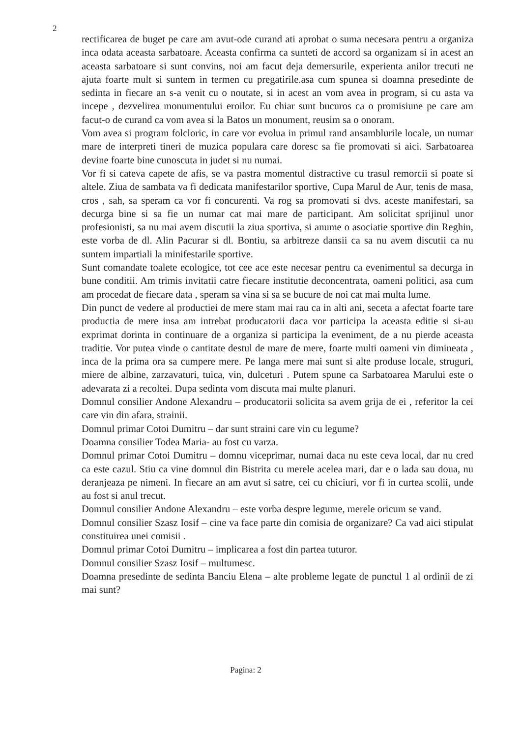2
rectificarea de buget pe care am avut-ode curand ati aprobat o suma necesara pentru a organiza inca odata aceasta sarbatoare. Aceasta confirma ca sunteti de accord sa organizam si in acest an aceasta sarbatoare si sunt convins, noi am facut deja demersurile, experienta anilor trecuti ne ajuta foarte mult si suntem in termen cu pregatirile.asa cum spunea si doamna presedinte de sedinta in fiecare an s-a venit cu o noutate, si in acest an vom avea in program, si cu asta va incepe , dezvelirea monumentului eroilor. Eu chiar sunt bucuros ca o promisiune pe care am facut-o de curand ca vom avea si la Batos un monument, reusim sa o onoram.
Vom avea si program folcloric, in care vor evolua in primul rand ansamblurile locale, un numar mare de interpreti tineri de muzica populara care doresc sa fie promovati si aici. Sarbatoarea devine foarte bine cunoscuta in judet si nu numai.
Vor fi si cateva capete de afis, se va pastra momentul distractive cu trasul remorcii si poate si altele. Ziua de sambata va fi dedicata manifestarilor sportive, Cupa Marul de Aur, tenis de masa, cros , sah, sa speram ca vor fi concurenti. Va rog sa promovati si dvs. aceste manifestari, sa decurga bine si sa fie un numar cat mai mare de participant. Am solicitat sprijinul unor profesionisti, sa nu mai avem discutii la ziua sportiva, si anume o asociatie sportive din Reghin, este vorba de dl. Alin Pacurar si dl. Bontiu, sa arbitreze dansii ca sa nu avem discutii ca nu suntem impartiali la minifestarile sportive.
Sunt comandate toalete ecologice, tot cee ace este necesar pentru ca evenimentul sa decurga in bune conditii. Am trimis invitatii catre fiecare institutie deconcentrata, oameni politici, asa cum am procedat de fiecare data , speram sa vina si sa se bucure de noi cat mai multa lume.
Din punct de vedere al productiei de mere stam mai rau ca in alti ani, seceta a afectat foarte tare productia de mere insa am intrebat producatorii daca vor participa la aceasta editie si si-au exprimat dorinta in continuare de a organiza si participa la eveniment, de a nu pierde aceasta traditie. Vor putea vinde o cantitate destul de mare de mere, foarte multi oameni vin dimineata , inca de la prima ora sa cumpere mere. Pe langa mere mai sunt si alte produse locale, struguri, miere de albine, zarzavaturi, tuica, vin, dulceturi . Putem spune ca Sarbatoarea Marului este o adevarata zi a recoltei. Dupa sedinta vom discuta mai multe planuri.
Domnul consilier Andone Alexandru – producatorii solicita sa avem grija de ei , referitor la cei care vin din afara, strainii.
Domnul primar Cotoi Dumitru – dar sunt straini care vin cu legume?
Doamna consilier Todea Maria- au fost cu varza.
Domnul primar Cotoi Dumitru – domnu viceprimar, numai daca nu este ceva local, dar nu cred ca este cazul. Stiu ca vine domnul din Bistrita cu merele acelea mari, dar e o lada sau doua, nu deranjeaza pe nimeni. In fiecare an am avut si satre, cei cu chiciuri, vor fi in curtea scolii, unde au fost si anul trecut.
Domnul consilier Andone Alexandru – este vorba despre legume, merele oricum se vand.
Domnul consilier Szasz Iosif – cine va face parte din comisia de organizare? Ca vad aici stipulat constituirea unei comisii .
Domnul primar Cotoi Dumitru – implicarea a fost din partea tuturor.
Domnul consilier Szasz Iosif – multumesc.
Doamna presedinte de sedinta Banciu Elena – alte probleme legate de punctul 1 al ordinii de zi mai sunt?
Pagina: 2